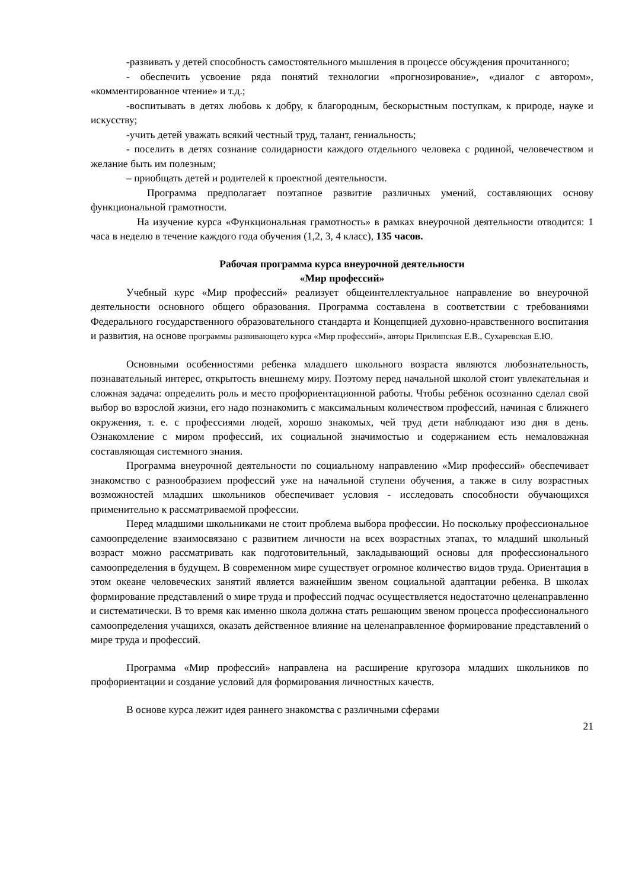-развивать у детей способность самостоятельного мышления в процессе обсуждения прочитанного;
- обеспечить усвоение ряда понятий технологии «прогнозирование», «диалог с автором», «комментированное чтение» и т.д.;
-воспитывать в детях любовь к добру, к благородным, бескорыстным поступкам, к природе, науке и искусству;
-учить детей уважать всякий честный труд, талант, гениальность;
- поселить в детях сознание солидарности каждого отдельного человека с родиной, человечеством и желание быть им полезным;
– приобщать детей и родителей к проектной деятельности.
Программа предполагает поэтапное развитие различных умений, составляющих основу функциональной грамотности.
На изучение курса «Функциональная грамотность» в рамках внеурочной деятельности отводится: 1 часа в неделю в течение каждого года обучения (1,2, 3, 4 класс), 135 часов.
Рабочая программа курса внеурочной деятельности
«Мир профессий»
Учебный курс «Мир профессий» реализует общеинтеллектуальное направление во внеурочной деятельности основного общего образования. Программа составлена в соответствии с требованиями Федерального государственного образовательного стандарта и Концепцией духовно-нравственного воспитания и развития, на основе программы развивающего курса «Мир профессий», авторы Прилипская Е.В., Сухаревская Е.Ю.
Основными особенностями ребенка младшего школьного возраста являются любознательность, познавательный интерес, открытость внешнему миру. Поэтому перед начальной школой стоит увлекательная и сложная задача: определить роль и место профориентационной работы. Чтобы ребёнок осознанно сделал свой выбор во взрослой жизни, его надо познакомить с максимальным количеством профессий, начиная с ближнего окружения, т. е. с профессиями людей, хорошо знакомых, чей труд дети наблюдают изо дня в день. Ознакомление с миром профессий, их социальной значимостью и содержанием есть немаловажная составляющая системного знания.
Программа внеурочной деятельности по социальному направлению «Мир профессий» обеспечивает знакомство с разнообразием профессий уже на начальной ступени обучения, а также в силу возрастных возможностей младших школьников обеспечивает условия - исследовать способности обучающихся применительно к рассматриваемой профессии.
Перед младшими школьниками не стоит проблема выбора профессии. Но поскольку профессиональное самоопределение взаимосвязано с развитием личности на всех возрастных этапах, то младший школьный возраст можно рассматривать как подготовительный, закладывающий основы для профессионального самоопределения в будущем. В современном мире существует огромное количество видов труда. Ориентация в этом океане человеческих занятий является важнейшим звеном социальной адаптации ребенка. В школах формирование представлений о мире труда и профессий подчас осуществляется недостаточно целенаправленно и систематически. В то время как именно школа должна стать решающим звеном процесса профессионального самоопределения учащихся, оказать действенное влияние на целенаправленное формирование представлений о мире труда и профессий.
Программа «Мир профессий» направлена на расширение кругозора младших школьников по профориентации и создание условий для формирования личностных качеств.
В основе курса лежит идея раннего знакомства с различными сферами
21